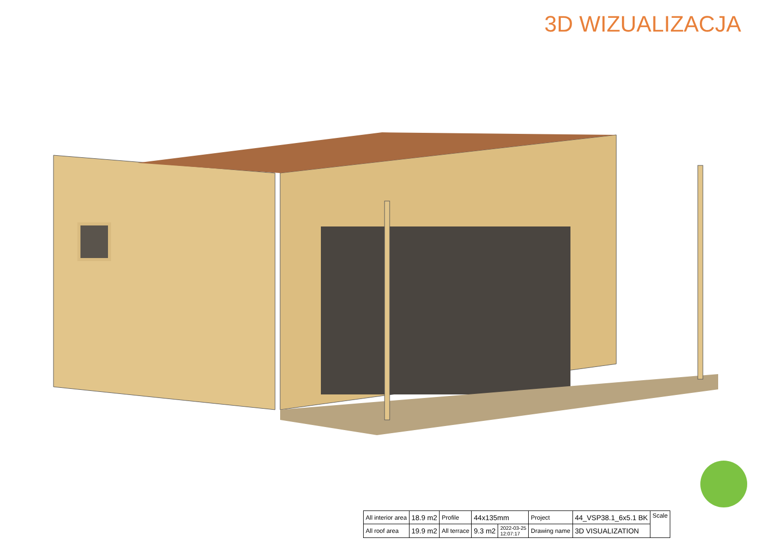3D WIZUALIZACJA
| All interior area | 18.9 m2 | Profile | 44x135mm | | Project | 44_VSP38.1_6x5.1 BK | Scale |
| All roof area | 19.9 m2 | All terrace | 9.3 m2 | 2022-03-25 12:07:17 | Drawing name | 3D VISUALIZATION | |